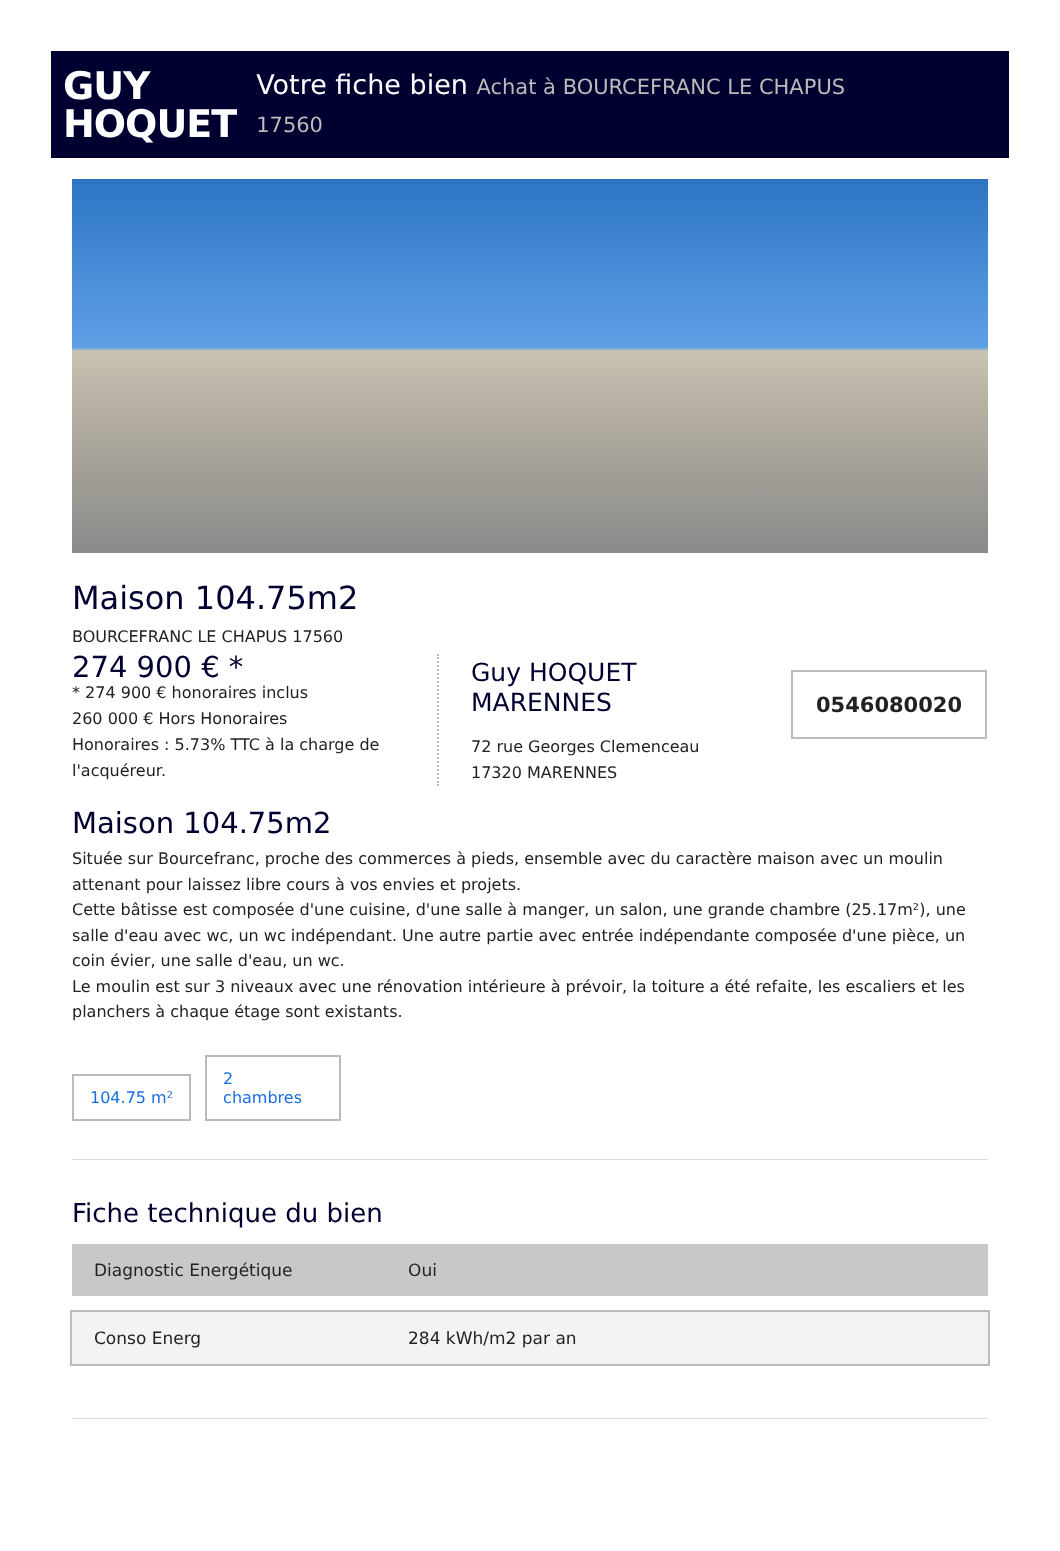GUY
HOQUET
Votre fiche bien Achat à BOURCEFRANC LE CHAPUS
17560
Maison 104.75m2
BOURCEFRANC LE CHAPUS 17560
274 900 € *
* 274 900 € honoraires inclus
260 000 € Hors Honoraires
Honoraires : 5.73% TTC à la charge de l'acquéreur.
Guy HOQUET
MARENNES
72 rue Georges Clemenceau
17320 MARENNES
0546080020
Maison 104.75m2
Située sur Bourcefranc, proche des commerces à pieds, ensemble avec du caractère maison avec un moulin attenant pour laissez libre cours à vos envies et projets.
Cette bâtisse est composée d'une cuisine, d'une salle à manger, un salon, une grande chambre (25.17m²), une salle d'eau avec wc, un wc indépendant. Une autre partie avec entrée indépendante composée d'une pièce, un coin évier, une salle d'eau, un wc.
Le moulin est sur 3 niveaux avec une rénovation intérieure à prévoir, la toiture a été refaite, les escaliers et les planchers à chaque étage sont existants.
104.75 m²
2
chambres
Fiche technique du bien
| Diagnostic Energétique | Oui |
| Conso Energ | 284 kWh/m2 par an |